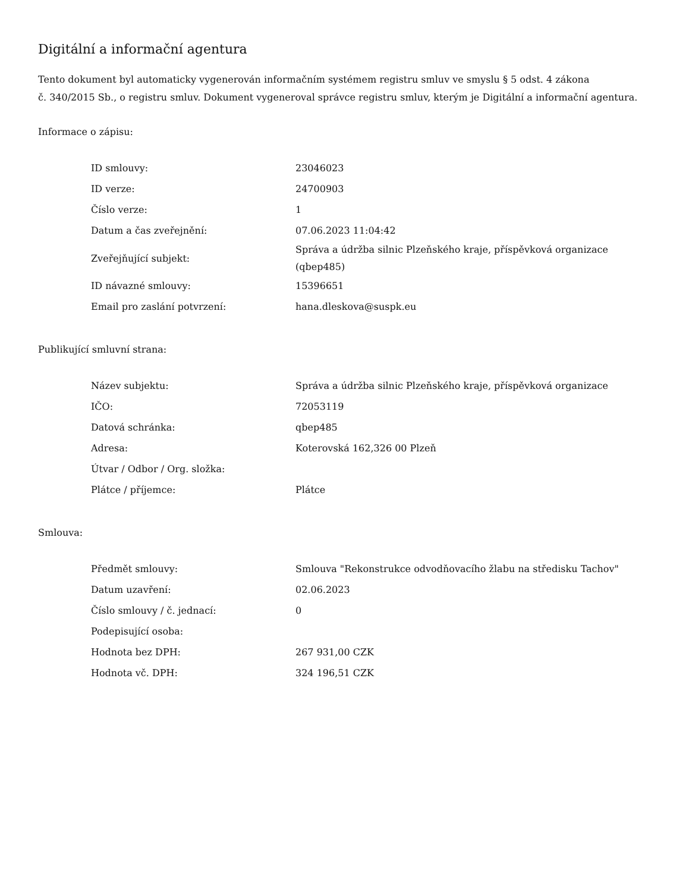Digitální a informační agentura
Tento dokument byl automaticky vygenerován informačním systémem registru smluv ve smyslu § 5 odst. 4 zákona
č. 340/2015 Sb., o registru smluv. Dokument vygeneroval správce registru smluv, kterým je Digitální a informační agentura.
Informace o zápisu:
| ID smlouvy: | 23046023 |
| ID verze: | 24700903 |
| Číslo verze: | 1 |
| Datum a čas zveřejnění: | 07.06.2023 11:04:42 |
| Zveřejňující subjekt: | Správa a údržba silnic Plzeňského kraje, příspěvková organizace (qbep485) |
| ID návazné smlouvy: | 15396651 |
| Email pro zaslání potvrzení: | hana.dleskova@suspk.eu |
Publikující smluvní strana:
| Název subjektu: | Správa a údržba silnic Plzeňského kraje, příspěvková organizace |
| IČO: | 72053119 |
| Datová schránka: | qbep485 |
| Adresa: | Koterovská 162,326 00 Plzeň |
| Útvar / Odbor / Org. složka: | |
| Plátce / příjemce: | Plátce |
Smlouva:
| Předmět smlouvy: | Smlouva "Rekonstrukce odvodňovacího žlabu na středisku Tachov" |
| Datum uzavření: | 02.06.2023 |
| Číslo smlouvy / č. jednací: | 0 |
| Podepisující osoba: | |
| Hodnota bez DPH: | 267 931,00 CZK |
| Hodnota vč. DPH: | 324 196,51 CZK |